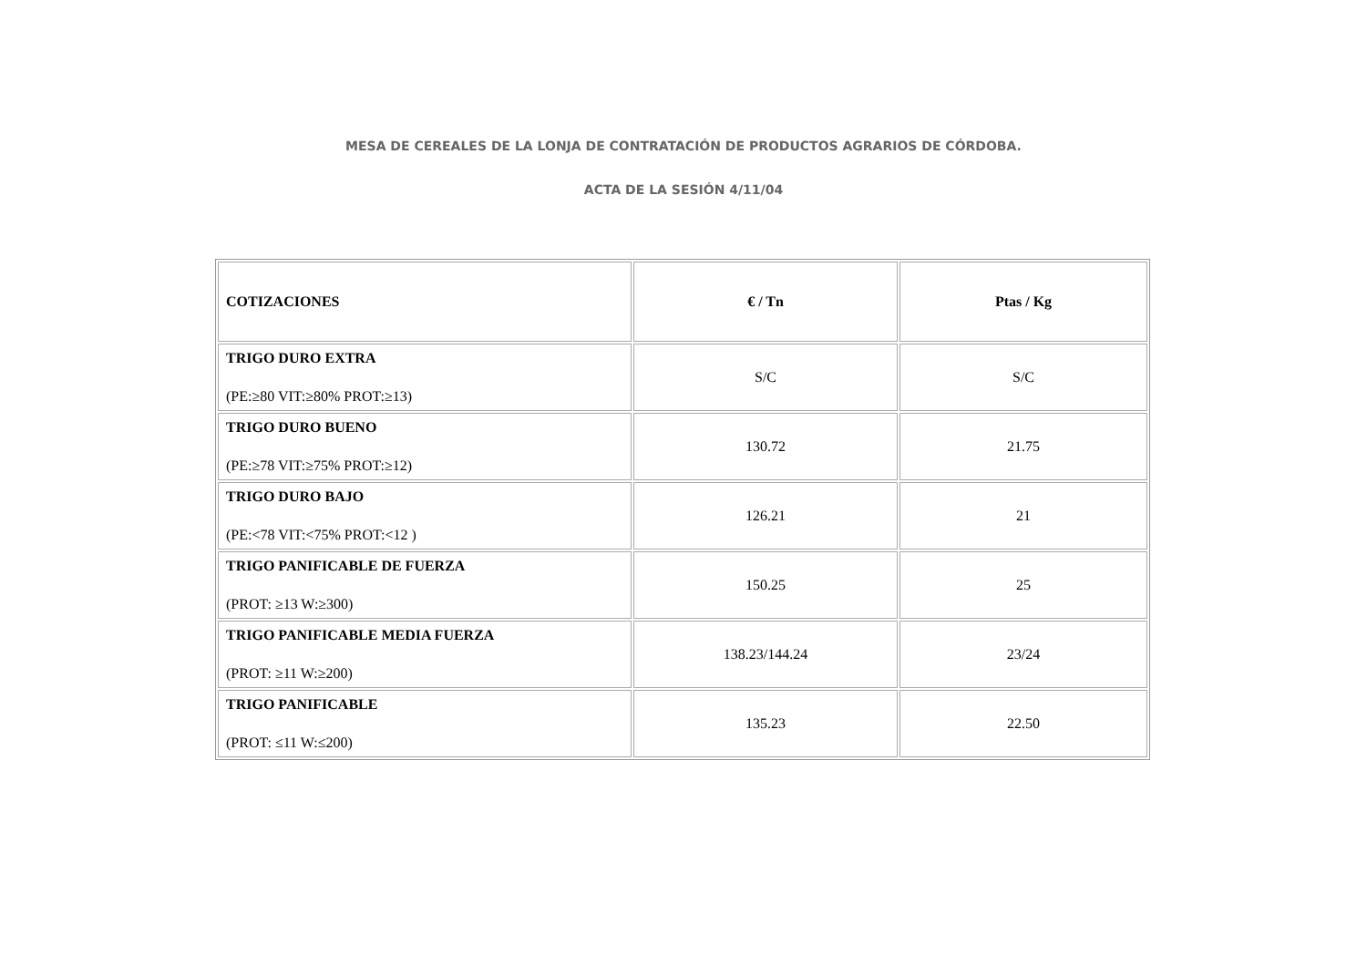MESA DE CEREALES DE LA LONJA DE CONTRATACIÓN DE PRODUCTOS AGRARIOS DE CÓRDOBA.
ACTA DE LA SESIÓN 4/11/04
| COTIZACIONES | € / Tn | Ptas / Kg |
| TRIGO DURO EXTRA (PE:≥80 VIT:≥80% PROT:≥13) | S/C | S/C |
| TRIGO DURO BUENO (PE:≥78 VIT:≥75% PROT:≥12) | 130.72 | 21.75 |
| TRIGO DURO BAJO (PE:<78 VIT:<75% PROT:<12 ) | 126.21 | 21 |
| TRIGO PANIFICABLE DE FUERZA (PROT: ≥13 W:≥300) | 150.25 | 25 |
| TRIGO PANIFICABLE MEDIA FUERZA (PROT: ≥11 W:≥200) | 138.23/144.24 | 23/24 |
| TRIGO PANIFICABLE (PROT: ≤11 W:≤200) | 135.23 | 22.50 |